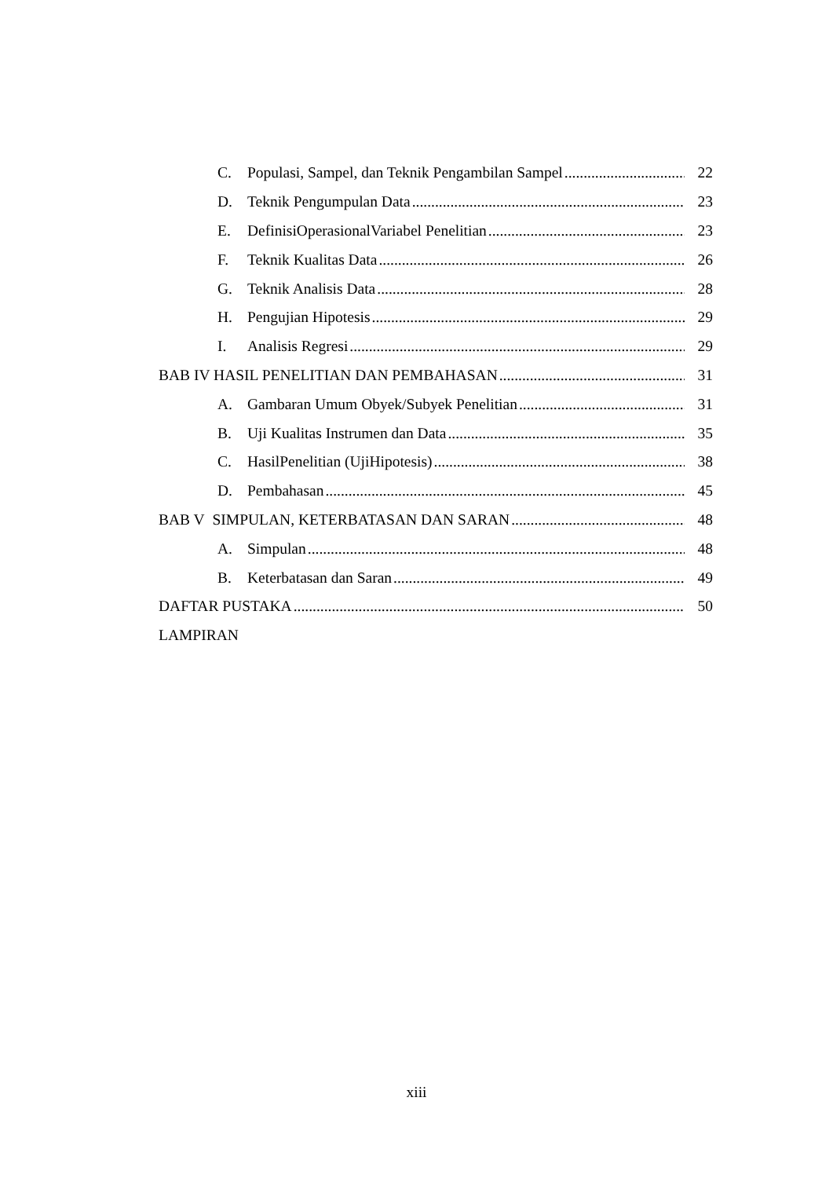C. Populasi, Sampel, dan Teknik Pengambilan Sampel 22
D. Teknik Pengumpulan Data 23
E. DefinisiOperasionalVariabel Penelitian 23
F. Teknik Kualitas Data 26
G. Teknik Analisis Data 28
H. Pengujian Hipotesis 29
I. Analisis Regresi 29
BAB IV HASIL PENELITIAN DAN PEMBAHASAN 31
A. Gambaran Umum Obyek/Subyek Penelitian 31
B. Uji Kualitas Instrumen dan Data 35
C. HasilPenelitian (UjiHipotesis) 38
D. Pembahasan 45
BAB V SIMPULAN, KETERBATASAN DAN SARAN 48
A. Simpulan 48
B. Keterbatasan dan Saran 49
DAFTAR PUSTAKA 50
LAMPIRAN
xiii